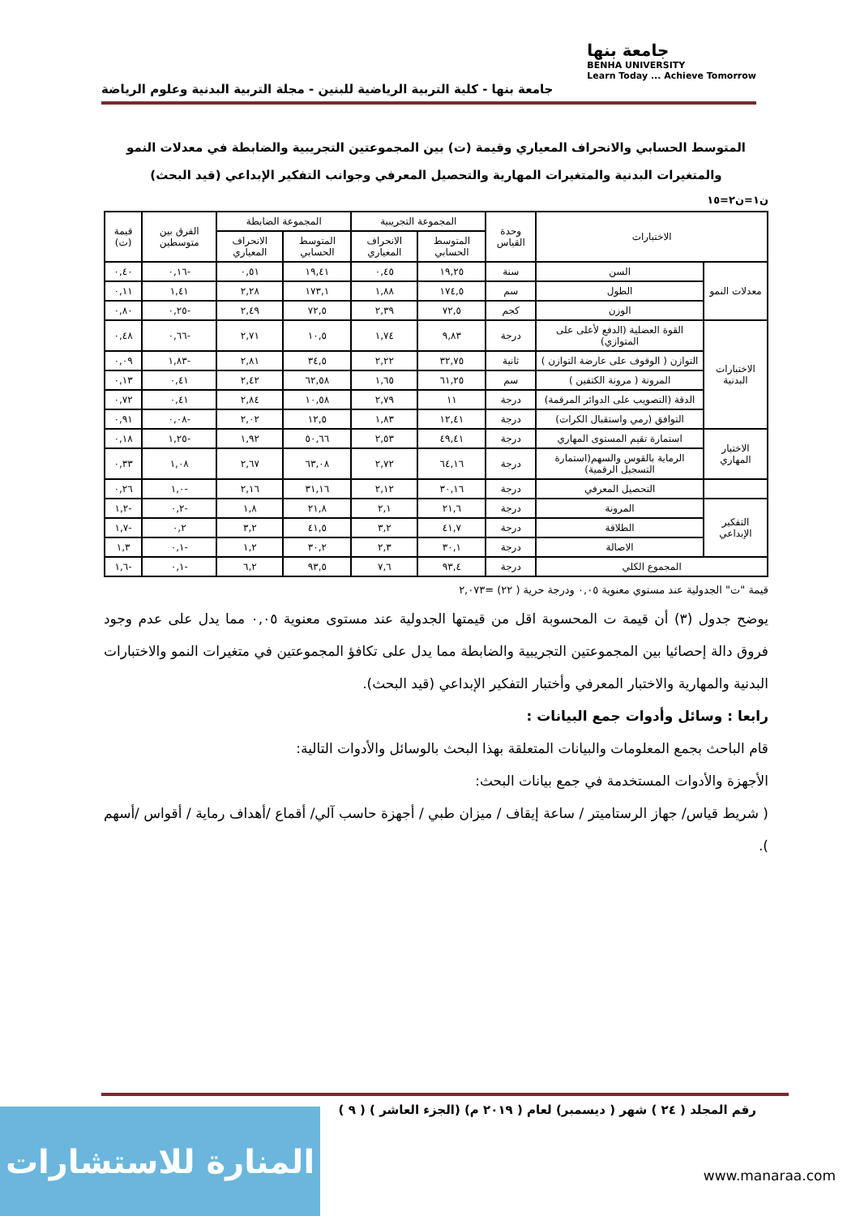جامعة بنها
BENHA UNIVERSITY
Learn Today ... Achieve Tomorrow
جامعة بنها - كلية التربية الرياضية للبنين - مجلة التربية البدنية وعلوم الرياضة
المتوسط الحسابي والانحراف المعياري وقيمة (ت) بين المجموعتين التجريبية والضابطة في معدلات النمو والمتغيرات البدنية والمتغيرات المهارية والتحصيل المعرفي وجوانب التفكير الإبداعي (قيد البحث)
ن١=ن٢=١٥
| الاختبارات | | وحدة القياس | المجموعة التجريبية | | المجموعة الضابطة | | الفرق بين متوسطين | قيمة (ت) |
| --- | --- | --- | --- | --- | --- | --- | --- | --- |
| | | | المتوسط الحسابي | الانحراف المعياري | المتوسط الحسابي | الانحراف المعياري | | |
| معدلات النمو | السن | سنة | ١٩,٢٥ | ٠,٤٥ | ١٩,٤١ | ٠,٥١ | -٠,١٦ | ٠,٤٠ |
| | الطول | سم | ١٧٤,٥ | ١,٨٨ | ١٧٣,١ | ٢,٢٨ | ١,٤١ | ٠,١١ |
| | الوزن | كجم | ٧٢,٥ | ٢,٣٩ | ٧٢,٥ | ٢,٤٩ | -٠,٢٥ | ٠,٨٠ |
| الاختبارات البدنية | القوة العضلية (الدفع لأعلى على المتوازي) | درجة | ٩,٨٣ | ١,٧٤ | ١٠,٥ | ٢,٧١ | -٠,٦٦ | ٠,٤٨ |
| | التوازن ( الوقوف على عارضة التوازن ) | ثانية | ٣٢,٧٥ | ٢,٢٢ | ٣٤,٥ | ٢,٨١ | -١,٨٣ | ٠,٠٩ |
| | المرونة ( مرونة الكتفين ) | سم | ٦١,٢٥ | ١,٦٥ | ٦٢,٥٨ | ٢,٤٢ | ٠,٤١ | ٠,١٣ |
| | الدقة (التصويب على الدوائر المرقمة) | درجة | ١١ | ٢,٧٩ | ١٠,٥٨ | ٢,٨٤ | ٠,٤١ | ٠,٧٢ |
| | التوافق (رمي واستقبال الكرات) | درجة | ١٢,٤١ | ١,٨٣ | ١٢,٥ | ٢,٠٢ | -٠,٠٨ | ٠,٩١ |
| الاختبار المهاري | استمارة تقيم المستوى المهاري | درجة | ٤٩,٤١ | ٢,٥٣ | ٥٠,٦٦ | ١,٩٢ | -١,٢٥ | ٠,١٨ |
| | الرماية بالقوس والسهم(استمارة التسجيل الرقمية) | درجة | ٦٤,١٦ | ٢,٧٢ | ٦٣,٠٨ | ٢,٦٧ | ١,٠٨ | ٠,٣٣ |
| | التحصيل المعرفي | درجة | ٣٠,١٦ | ٢,١٢ | ٣١,١٦ | ٢,١٦ | -١,٠ | ٠,٢٦ |
| التفكير الإبداعي | المرونة | درجة | ٢١,٦ | ٢,١ | ٢١,٨ | ١,٨ | -٠,٢ | -١,٢ |
| | الطلاقة | درجة | ٤١,٧ | ٣,٢ | ٤١,٥ | ٣,٢ | ٠,٢ | -١,٧ |
| | الاصالة | درجة | ٣٠,١ | ٢,٣ | ٣٠,٢ | ١,٢ | -٠,١ | ١,٣ |
| المجموع الكلي | | درجة | ٩٣,٤ | ٧,٦ | ٩٣,٥ | ٦,٢ | -٠,١ | -١,٦ |
قيمة "ت" الجدولية عند مستوي معنوية ٠,٠٥ ودرجة حرية ( ٢٢) =٢,٠٧٣
يوضح جدول (٣) أن قيمة ت المحسوبة اقل من قيمتها الجدولية عند مستوى معنوية ٠,٠٥ مما يدل على عدم وجود فروق دالة إحصائيا بين المجموعتين التجريبية والضابطة مما يدل على تكافؤ المجموعتين في متغيرات النمو والاختبارات البدنية والمهارية والاختبار المعرفي وأختبار التفكير الإبداعي (قيد البحث).
رابعا : وسائل وأدوات جمع البيانات :
قام الباحث بجمع المعلومات والبيانات المتعلقة بهذا البحث بالوسائل والأدوات التالية:
الأجهزة والأدوات المستخدمة في جمع بيانات البحث:
( شريط قياس/ جهاز الرستاميتر / ساعة إيقاف / ميزان طبي / أجهزة حاسب آلي/ أقماع /أهداف رماية / أقواس /أسهم ).
رقم المجلد ( ٢٤ ) شهر ( ديسمبر) لعام ( ٢٠١٩ م) (الجزء العاشر ) ( ٩ )
المنارة للاستشارات
www.manaraa.com